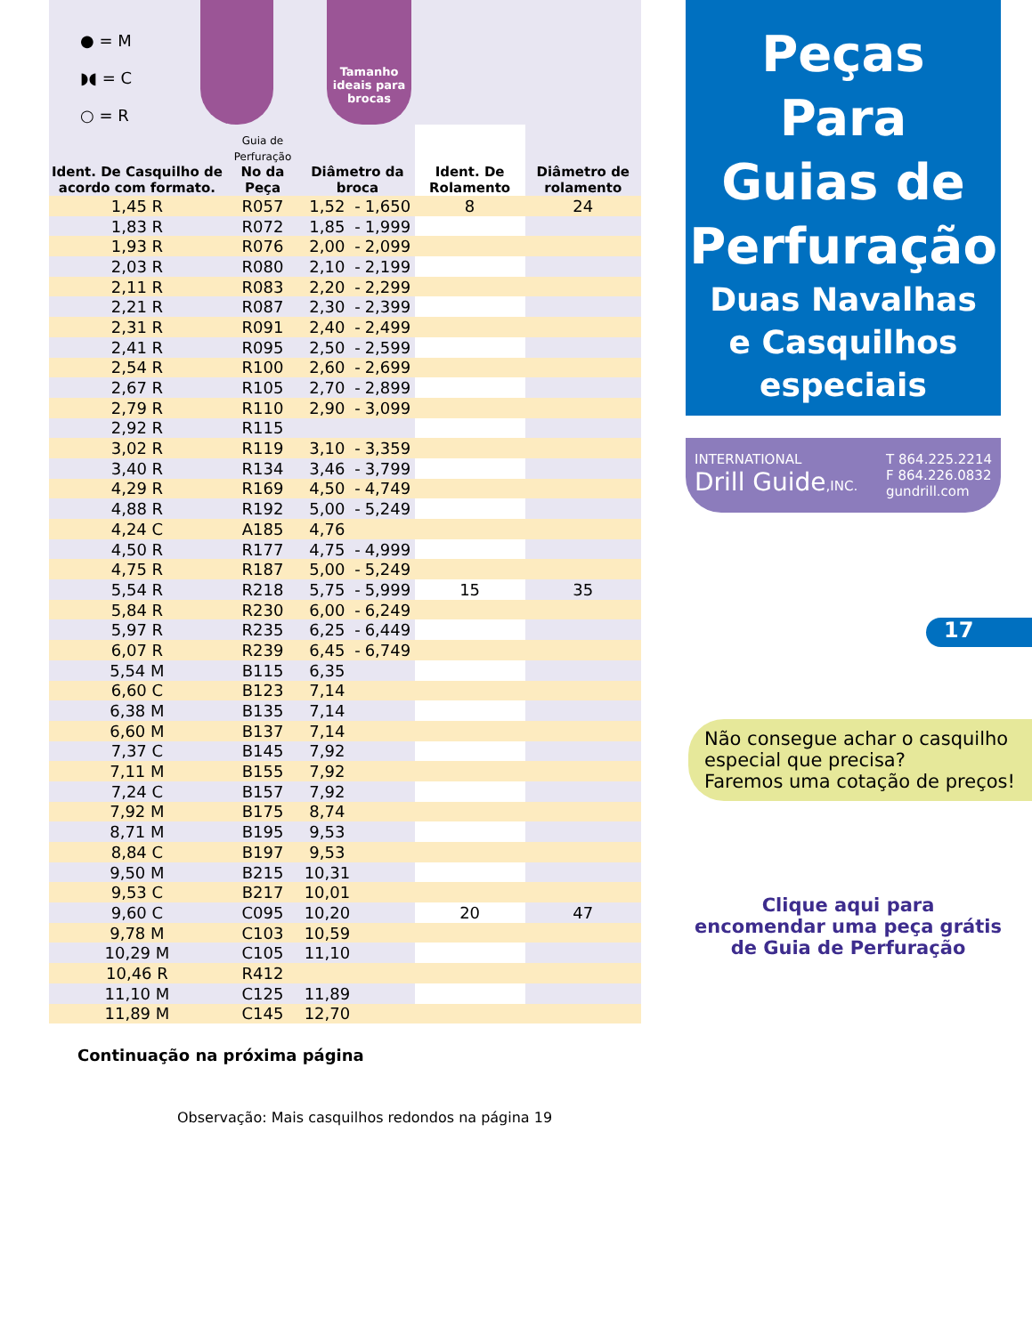● = M
◗◖ = C
○ = R
Tamanho ideais para brocas
| Ident. De Casquilho de acordo com formato. | Guia de Perfuração No da Peça | Diâmetro da broca | | | Ident. De Rolamento | Diâmetro de rolamento |
| --- | --- | --- | --- | --- | --- | --- |
| 1,45 R | R057 | 1,52 | - | 1,650 | 8 | 24 |
| 1,83 R | R072 | 1,85 | - | 1,999 | | |
| 1,93 R | R076 | 2,00 | - | 2,099 | | |
| 2,03 R | R080 | 2,10 | - | 2,199 | | |
| 2,11 R | R083 | 2,20 | - | 2,299 | | |
| 2,21 R | R087 | 2,30 | - | 2,399 | | |
| 2,31 R | R091 | 2,40 | - | 2,499 | | |
| 2,41 R | R095 | 2,50 | - | 2,599 | | |
| 2,54 R | R100 | 2,60 | - | 2,699 | | |
| 2,67 R | R105 | 2,70 | - | 2,899 | | |
| 2,79 R | R110 | 2,90 | - | 3,099 | | |
| 2,92 R | R115 | | | | | |
| 3,02 R | R119 | 3,10 | - | 3,359 | | |
| 3,40 R | R134 | 3,46 | - | 3,799 | | |
| 4,29 R | R169 | 4,50 | - | 4,749 | | |
| 4,88 R | R192 | 5,00 | - | 5,249 | | |
| 4,24 C | A185 | 4,76 | | | | |
| 4,50 R | R177 | 4,75 | - | 4,999 | | |
| 4,75 R | R187 | 5,00 | - | 5,249 | | |
| 5,54 R | R218 | 5,75 | - | 5,999 | 15 | 35 |
| 5,84 R | R230 | 6,00 | - | 6,249 | | |
| 5,97 R | R235 | 6,25 | - | 6,449 | | |
| 6,07 R | R239 | 6,45 | - | 6,749 | | |
| 5,54 M | B115 | 6,35 | | | | |
| 6,60 C | B123 | 7,14 | | | | |
| 6,38 M | B135 | 7,14 | | | | |
| 6,60 M | B137 | 7,14 | | | | |
| 7,37 C | B145 | 7,92 | | | | |
| 7,11 M | B155 | 7,92 | | | | |
| 7,24 C | B157 | 7,92 | | | | |
| 7,92 M | B175 | 8,74 | | | | |
| 8,71 M | B195 | 9,53 | | | | |
| 8,84 C | B197 | 9,53 | | | | |
| 9,50 M | B215 | 10,31 | | | | |
| 9,53 C | B217 | 10,01 | | | | |
| 9,60 C | C095 | 10,20 | | | 20 | 47 |
| 9,78 M | C103 | 10,59 | | | | |
| 10,29 M | C105 | 11,10 | | | | |
| 10,46 R | R412 | | | | | |
| 11,10 M | C125 | 11,89 | | | | |
| 11,89 M | C145 | 12,70 | | | | |
Continuação na próxima página
Observação: Mais casquilhos redondos na página 19
Peças
Para
Guias de
Perfuração
Duas Navalhas
e Casquilhos
especiais
INTERNATIONAL
Drill Guide,INC.
T 864.225.2214
F 864.226.0832
gundrill.com
17
Não consegue achar o casquilho especial que precisa?
Faremos uma cotação de preços!
Clique aqui para encomendar uma peça grátis de Guia de Perfuração